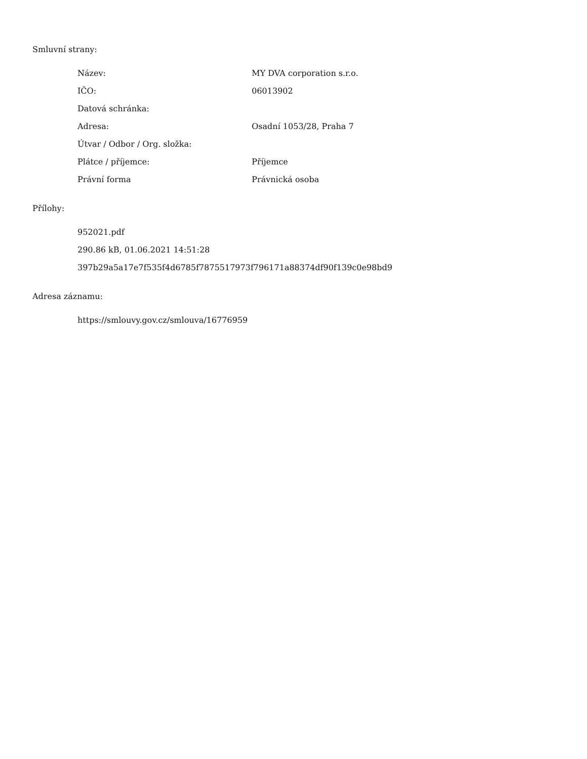Smluvní strany:
| Název: | MY DVA corporation s.r.o. |
| IČO: | 06013902 |
| Datová schránka: | |
| Adresa: | Osadní 1053/28, Praha 7 |
| Útvar / Odbor / Org. složka: | |
| Plátce / příjemce: | Příjemce |
| Právní forma | Právnická osoba |
Přílohy:
952021.pdf
290.86 kB, 01.06.2021 14:51:28
397b29a5a17e7f535f4d6785f7875517973f796171a88374df90f139c0e98bd9
Adresa záznamu:
https://smlouvy.gov.cz/smlouva/16776959